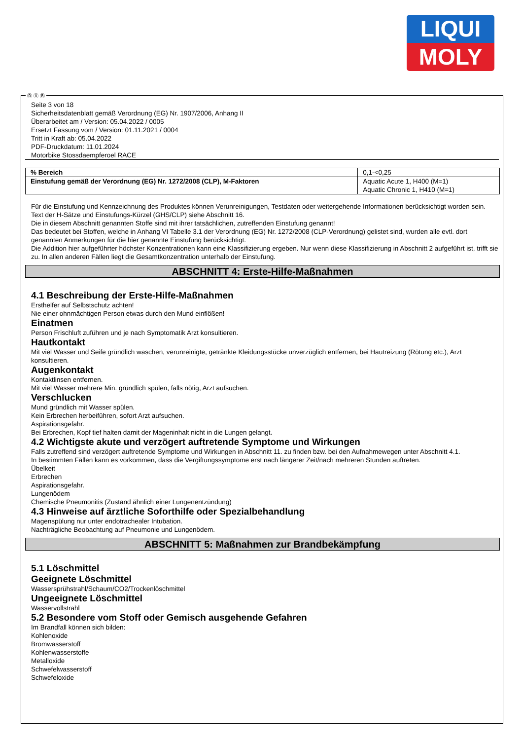LIQUI
MOLY
Seite 3 von 18
Sicherheitsdatenblatt gemäß Verordnung (EG) Nr. 1907/2006, Anhang II
Überarbeitet am / Version: 05.04.2022 / 0005
Ersetzt Fassung vom / Version: 01.11.2021 / 0004
Tritt in Kraft ab: 05.04.2022
PDF-Druckdatum: 11.01.2024
Motorbike Stossdaempferoel RACE
| % Bereich | 0,1-<0,25 |
| Einstufung gemäß der Verordnung (EG) Nr. 1272/2008 (CLP), M-Faktoren | Aquatic Acute 1, H400 (M=1) Aquatic Chronic 1, H410 (M=1) |
Für die Einstufung und Kennzeichnung des Produktes können Verunreinigungen, Testdaten oder weitergehende Informationen berücksichtigt worden sein.
Text der H-Sätze und Einstufungs-Kürzel (GHS/CLP) siehe Abschnitt 16.
Die in diesem Abschnitt genannten Stoffe sind mit ihrer tatsächlichen, zutreffenden Einstufung genannt!
Das bedeutet bei Stoffen, welche in Anhang VI Tabelle 3.1 der Verordnung (EG) Nr. 1272/2008 (CLP-Verordnung) gelistet sind, wurden alle evtl. dort genannten Anmerkungen für die hier genannte Einstufung berücksichtigt.
Die Addition hier aufgeführter höchster Konzentrationen kann eine Klassifizierung ergeben. Nur wenn diese Klassifizierung in Abschnitt 2 aufgeführt ist, trifft sie zu. In allen anderen Fällen liegt die Gesamtkonzentration unterhalb der Einstufung.
ABSCHNITT 4: Erste-Hilfe-Maßnahmen
4.1 Beschreibung der Erste-Hilfe-Maßnahmen
Ersthelfer auf Selbstschutz achten!
Nie einer ohnmächtigen Person etwas durch den Mund einflößen!
Einatmen
Person Frischluft zuführen und je nach Symptomatik Arzt konsultieren.
Hautkontakt
Mit viel Wasser und Seife gründlich waschen, verunreinigte, getränkte Kleidungsstücke unverzüglich entfernen, bei Hautreizung (Rötung etc.), Arzt konsultieren.
Augenkontakt
Kontaktlinsen entfernen.
Mit viel Wasser mehrere Min. gründlich spülen, falls nötig, Arzt aufsuchen.
Verschlucken
Mund gründlich mit Wasser spülen.
Kein Erbrechen herbeiführen, sofort Arzt aufsuchen.
Aspirationsgefahr.
Bei Erbrechen, Kopf tief halten damit der Mageninhalt nicht in die Lungen gelangt.
4.2 Wichtigste akute und verzögert auftretende Symptome und Wirkungen
Falls zutreffend sind verzögert auftretende Symptome und Wirkungen in Abschnitt 11. zu finden bzw. bei den Aufnahmewegen unter Abschnitt 4.1.
In bestimmten Fällen kann es vorkommen, dass die Vergiftungssymptome erst nach längerer Zeit/nach mehreren Stunden auftreten.
Übelkeit
Erbrechen
Aspirationsgefahr.
Lungenödem
Chemische Pneumonitis (Zustand ähnlich einer Lungenentzündung)
4.3 Hinweise auf ärztliche Soforthilfe oder Spezialbehandlung
Magenspülung nur unter endotrachealer Intubation.
Nachträgliche Beobachtung auf Pneumonie und Lungenödem.
ABSCHNITT 5: Maßnahmen zur Brandbekämpfung
5.1 Löschmittel
Geeignete Löschmittel
Wassersprühstrahl/Schaum/CO2/Trockenlöschmittel
Ungeeignete Löschmittel
Wasservollstrahl
5.2 Besondere vom Stoff oder Gemisch ausgehende Gefahren
Im Brandfall können sich bilden:
Kohlenoxide
Bromwasserstoff
Kohlenwasserstoffe
Metalloxide
Schwefelwasserstoff
Schwefeloxide
Ⓓ Ⓐ Ⓑ